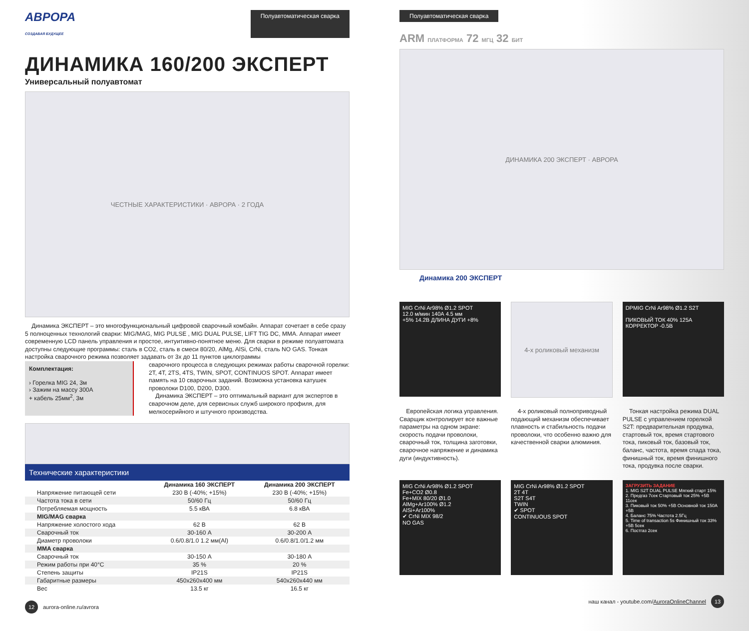АВРОРА
СОЗДАВАЯ БУДУЩЕЕ Полуавтоматическая сварка
ДИНАМИКА 160/200 ЭКСПЕРТ
Универсальный полуавтомат
ЧЕСТНЫЕ ХАРАКТЕРИСТИКИ · АВРОРА · 2 ГОДА
Динамика ЭКСПЕРТ – это многофункциональный цифровой сварочный комбайн. Аппарат сочетает в себе сразу 5 полноценных технологий сварки: MIG/MAG, MIG PULSE , MIG DUAL PULSE, LIFT TIG DC, MMA. Аппарат имеет современную LCD панель управления и простое, интуитивно-понятное меню. Для сварки в режиме полуавтомата доступны следующие программы: сталь в CO2, сталь в смеси 80/20, AlMg, AlSi, CrNi, сталь NO GAS. Тонкая настройка сварочного режима позволяет задавать от 3х до 11 пунктов циклограммы
Комплектация:
› Горелка MIG 24, 3м
› Зажим на массу 300А
+ кабель 25мм<sup>2</sup>, 3м
сварочного процесса в следующих режимах работы сварочной горелки: 2T, 4T, 2TS, 4TS, TWIN, SPOT, CONTINUOS SPOT. Аппарат имеет память на 10 сварочных заданий. Возможна установка катушек проволоки D100, D200, D300.
Динамика ЭКСПЕРТ – это оптимальный вариант для экспертов в сварочном деле, для сервисных служб широкого профиля, для мелкосерийного и штучного производства.
Технические характеристики
| | Динамика 160 ЭКСПЕРТ | Динамика 200 ЭКСПЕРТ |
| --- | --- | --- |
| Напряжение питающей сети | 230 В (-40%; +15%) | 230 В (-40%; +15%) |
| Частота тока в сети | 50/60 Гц | 50/60 Гц |
| Потребляемая мощность | 5.5 кВА | 6.8 кВА |
| MIG/MAG сварка | | |
| Напряжение холостого хода | 62 В | 62 В |
| Сварочный ток | 30-160 А | 30-200 А |
| Диаметр проволоки | 0.6/0.8/1.0 1.2 мм(Al) | 0.6/0.8/1.0/1.2 мм |
| MMA сварка | | |
| Сварочный ток | 30-150 А | 30-180 А |
| Режим работы при 40°С | 35 % | 20 % |
| Степень защиты | IP21S | IP21S |
| Габаритные размеры | 450х260х400 мм | 540х260х440 мм |
| Вес | 13.5 кг | 16.5 кг |
12 aurora-online.ru/avrora
Полуавтоматическая сварка
ARM ПЛАТФОРМА 72 МГЦ 32 БИТ
ДИНАМИКА 200 ЭКСПЕРТ · АВРОРА
Динамика 200 ЭКСПЕРТ
MIG CrNi Ar98% Ø1.2 SPOT
12.0 м/мин 140А 4.5 мм
+5% 14.2В ДЛИНА ДУГИ +8%
4-х роликовый механизм
DPMIG CrNi Ar98% Ø1.2 S2T
ПИКОВЫЙ ТОК 40% 125A
КОРРЕКТОР -0.5В
Европейская логика управления. Сварщик контролирует все важные параметры на одном экране: скорость подачи проволоки, сварочный ток, толщина заготовки, сварочное напряжение и динамика дуги (индуктивность).
4-х роликовый полноприводный подающий механизм обеспечивает плавность и стабильность подачи проволоки, что особенно важно для качественной сварки алюминия.
Тонкая настройка режима DUAL PULSE с управлением горелкой S2T: предварительная продувка, стартовый ток, время стартового тока, пиковый ток, базовый ток, баланс, частота, время спада тока, финишный ток, время финишного тока, продувка после сварки.
MIG CrNi Ar98% Ø1.2 SPOT
Fe+CO2 Ø0.8
Fe+MIX 80/20 Ø1.0
AlMg+Ar100% Ø1.2
AlSi+Ar100%
✔ CrNi MIX 98/2
NO GAS
MIG CrNi Ar98% Ø1.2 SPOT
2T 4T
S2T S4T
TWIN
✔ SPOT
CONTINUOUS SPOT
ЗАГРУЗИТЬ ЗАДАНИЕ
1. MIG S2T DUAL PULSE Мягкий старт 15%
2. Предгаз 7сек Стартовый ток 25% +5В 11сек
3. Пиковый ток 50% +5В Основной ток 150А +5В
4. Баланс 75% Частота 2.5Гц
5. Time of transaction 5s Финишный ток 33% +5В 5сек
6. Постгаз 2сек
наш канал - youtube.com/AuroraOnlineChannel 13